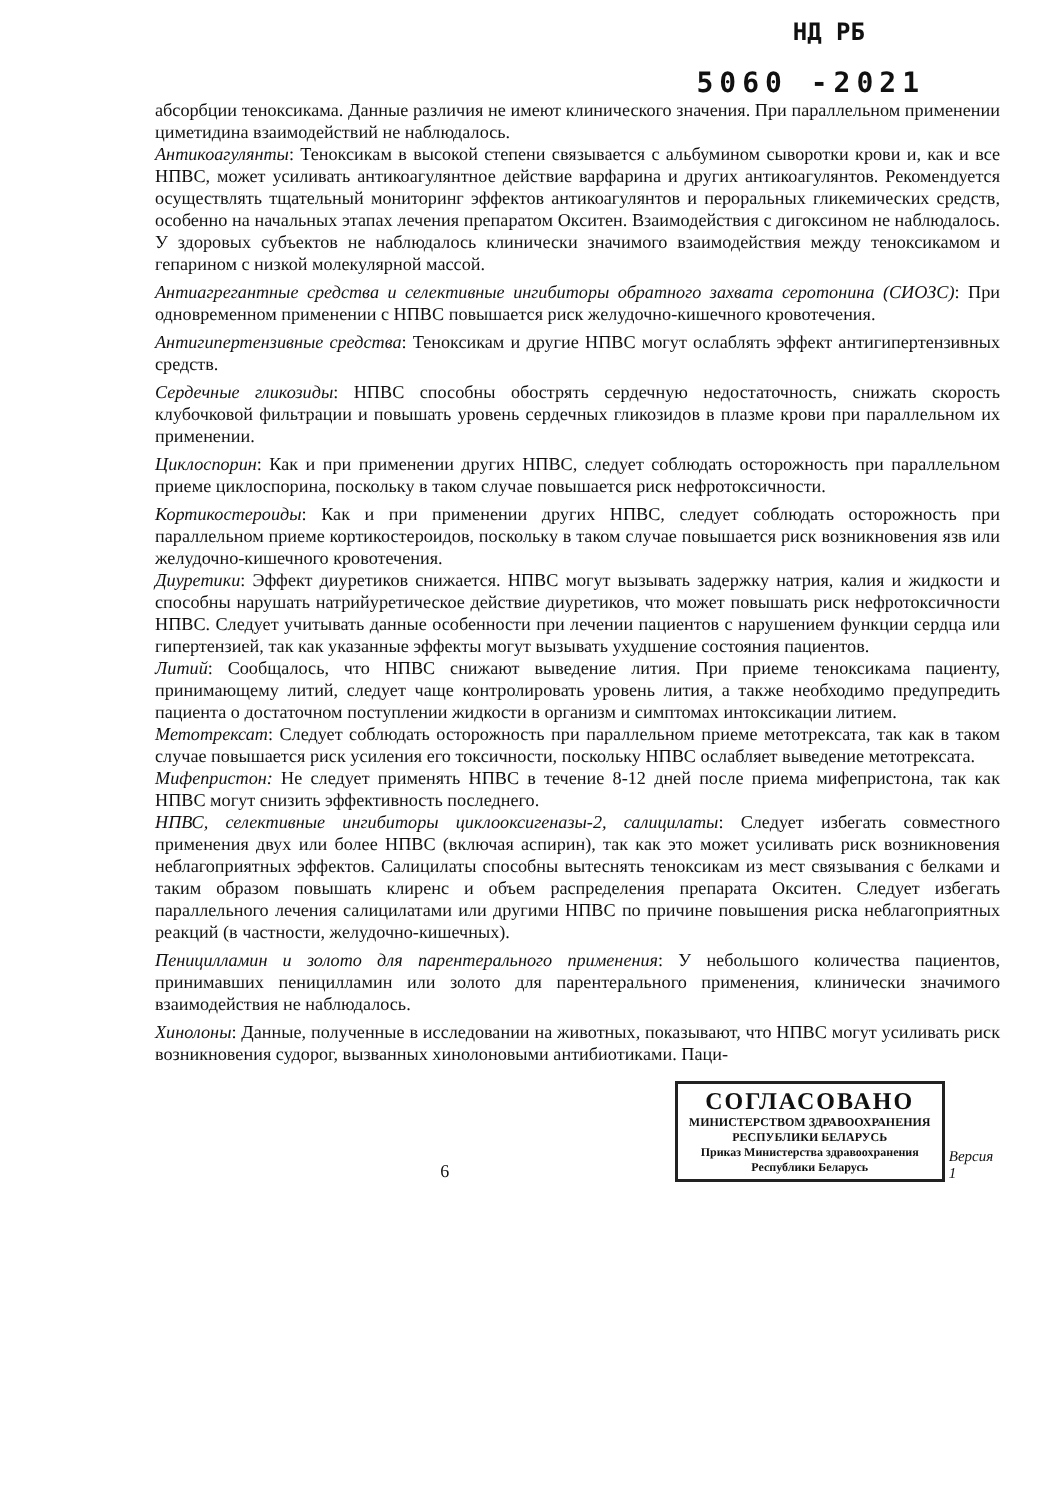НД РБ
5060 -2021
абсорбции теноксикама. Данные различия не имеют клинического значения. При параллельном применении циметидина взаимодействий не наблюдалось.
Антикоагулянты: Теноксикам в высокой степени связывается с альбумином сыворотки крови и, как и все НПВС, может усиливать антикоагулянтное действие варфарина и других антикоагулянтов. Рекомендуется осуществлять тщательный мониторинг эффектов антикоагулянтов и пероральных гликемических средств, особенно на начальных этапах лечения препаратом Окситен. Взаимодействия с дигоксином не наблюдалось. У здоровых субъектов не наблюдалось клинически значимого взаимодействия между теноксикамом и гепарином с низкой молекулярной массой.
Антиагрегантные средства и селективные ингибиторы обратного захвата серотонина (СИОЗС): При одновременном применении с НПВС повышается риск желудочно-кишечного кровотечения.
Антигипертензивные средства: Теноксикам и другие НПВС могут ослаблять эффект антигипертензивных средств.
Сердечные гликозиды: НПВС способны обострять сердечную недостаточность, снижать скорость клубочковой фильтрации и повышать уровень сердечных гликозидов в плазме крови при параллельном их применении.
Циклоспорин: Как и при применении других НПВС, следует соблюдать осторожность при параллельном приеме циклоспорина, поскольку в таком случае повышается риск нефротоксичности.
Кортикостероиды: Как и при применении других НПВС, следует соблюдать осторожность при параллельном приеме кортикостероидов, поскольку в таком случае повышается риск возникновения язв или желудочно-кишечного кровотечения.
Диуретики: Эффект диуретиков снижается. НПВС могут вызывать задержку натрия, калия и жидкости и способны нарушать натрийуретическое действие диуретиков, что может повышать риск нефротоксичности НПВС. Следует учитывать данные особенности при лечении пациентов с нарушением функции сердца или гипертензией, так как указанные эффекты могут вызывать ухудшение состояния пациентов.
Литий: Сообщалось, что НПВС снижают выведение лития. При приеме теноксикама пациенту, принимающему литий, следует чаще контролировать уровень лития, а также необходимо предупредить пациента о достаточном поступлении жидкости в организм и симптомах интоксикации литием.
Метотрексат: Следует соблюдать осторожность при параллельном приеме метотрексата, так как в таком случае повышается риск усиления его токсичности, поскольку НПВС ослабляет выведение метотрексата.
Мифепристон: Не следует применять НПВС в течение 8-12 дней после приема мифепристона, так как НПВС могут снизить эффективность последнего.
НПВС, селективные ингибиторы циклооксигеназы-2, салицилаты: Следует избегать совместного применения двух или более НПВС (включая аспирин), так как это может усиливать риск возникновения неблагоприятных эффектов. Салицилаты способны вытеснять теноксикам из мест связывания с белками и таким образом повышать клиренс и объем распределения препарата Окситен. Следует избегать параллельного лечения салицилатами или другими НПВС по причине повышения риска неблагоприятных реакций (в частности, желудочно-кишечных).
Пеницилламин и золото для парентерального применения: У небольшого количества пациентов, принимавших пеницилламин или золото для парентерального применения, клинически значимого взаимодействия не наблюдалось.
Хинолоны: Данные, полученные в исследовании на животных, показывают, что НПВС могут усиливать риск возникновения судорог, вызванных хинолоновыми антибиотиками. Паци-
6
СОГЛАСОВАНО
МИНИСТЕРСТВОМ ЗДРАВООХРАНЕНИЯ
РЕСПУБЛИКИ БЕЛАРУСЬ
Приказ Министерства здравоохранения
Республики Беларусь
Версия 1